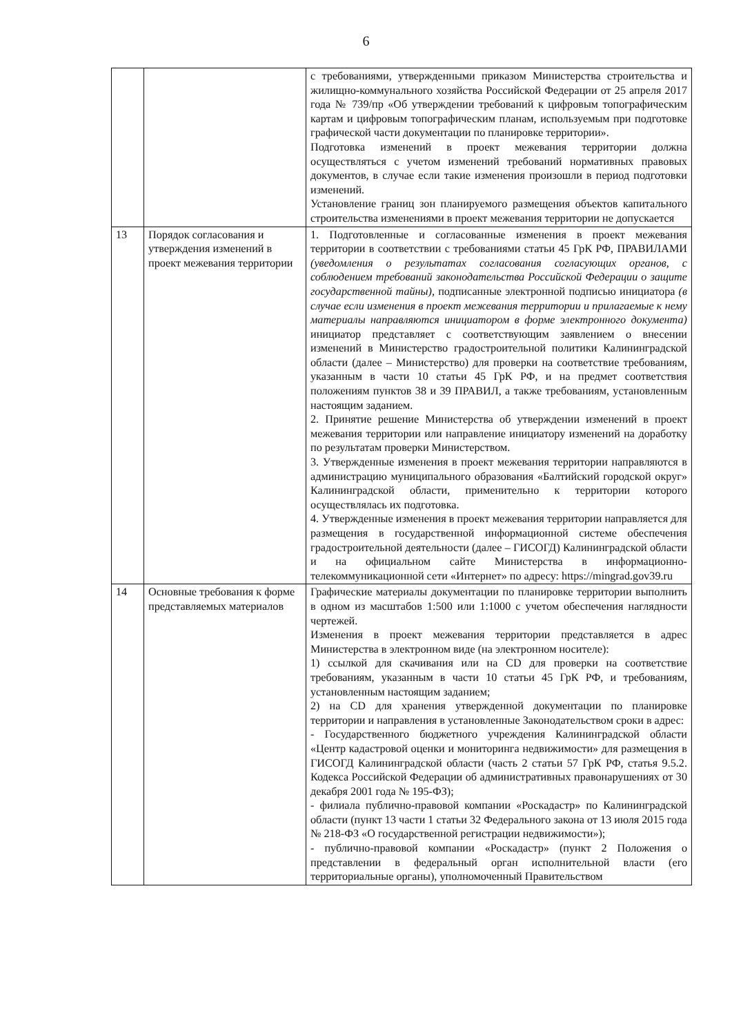6
| | | с требованиями, утвержденными приказом Министерства строительства и жилищно-коммунального хозяйства Российской Федерации от 25 апреля 2017 года № 739/пр «Об утверждении требований к цифровым топографическим картам и цифровым топографическим планам, используемым при подготовке графической части документации по планировке территории». Подготовка изменений в проект межевания территории должна осуществляться с учетом изменений требований нормативных правовых документов, в случае если такие изменения произошли в период подготовки изменений. Установление границ зон планируемого размещения объектов капитального строительства изменениями в проект межевания территории не допускается |
| 13 | Порядок согласования и утверждения изменений в проект межевания территории | 1. Подготовленные и согласованные изменения в проект межевания территории в соответствии с требованиями статьи 45 ГрК РФ, ПРАВИЛАМИ (уведомления о результатах согласования согласующих органов, с соблюдением требований законодательства Российской Федерации о защите государственной тайны), подписанные электронной подписью инициатора (в случае если изменения в проект межевания территории и прилагаемые к нему материалы направляются инициатором в форме электронного документа) инициатор представляет с соответствующим заявлением о внесении изменений в Министерство градостроительной политики Калининградской области (далее – Министерство) для проверки на соответствие требованиям, указанным в части 10 статьи 45 ГрК РФ, и на предмет соответствия положениям пунктов 38 и 39 ПРАВИЛ, а также требованиям, установленным настоящим заданием. 2. Принятие решение Министерства об утверждении изменений в проект межевания территории или направление инициатору изменений на доработку по результатам проверки Министерством. 3. Утвержденные изменения в проект межевания территории направляются в администрацию муниципального образования «Балтийский городской округ» Калининградской области, применительно к территории которого осуществлялась их подготовка. 4. Утвержденные изменения в проект межевания территории направляется для размещения в государственной информационной системе обеспечения градостроительной деятельности (далее – ГИСОГД) Калининградской области и на официальном сайте Министерства в информационно-телекоммуникационной сети «Интернет» по адресу: https://mingrad.gov39.ru |
| 14 | Основные требования к форме представляемых материалов | Графические материалы документации по планировке территории выполнить в одном из масштабов 1:500 или 1:1000 с учетом обеспечения наглядности чертежей. Изменения в проект межевания территории представляется в адрес Министерства в электронном виде (на электронном носителе): 1) ссылкой для скачивания или на CD для проверки на соответствие требованиям, указанным в части 10 статьи 45 ГрК РФ, и требованиям, установленным настоящим заданием; 2) на CD для хранения утвержденной документации по планировке территории и направления в установленные Законодательством сроки в адрес: - Государственного бюджетного учреждения Калининградской области «Центр кадастровой оценки и мониторинга недвижимости» для размещения в ГИСОГД Калининградской области (часть 2 статьи 57 ГрК РФ, статья 9.5.2. Кодекса Российской Федерации об административных правонарушениях от 30 декабря 2001 года № 195-ФЗ); - филиала публично-правовой компании «Роскадастр» по Калининградской области (пункт 13 части 1 статьи 32 Федерального закона от 13 июля 2015 года № 218-ФЗ «О государственной регистрации недвижимости»); - публично-правовой компании «Роскадастр» (пункт 2 Положения о представлении в федеральный орган исполнительной власти (его территориальные органы), уполномоченный Правительством |